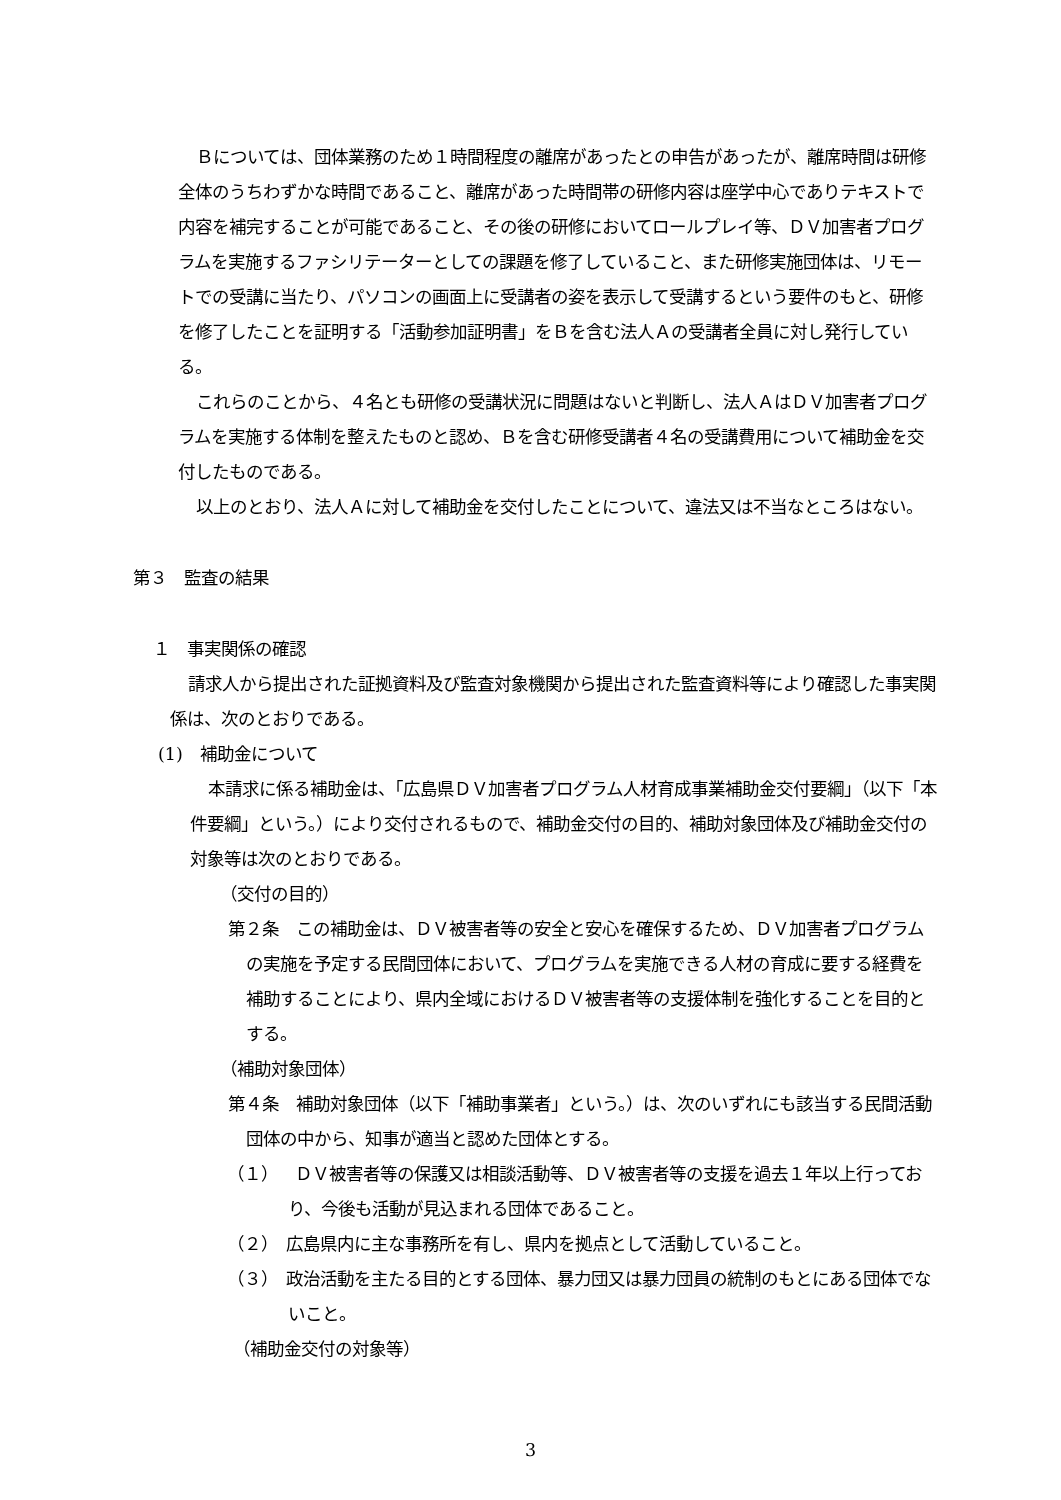Ｂについては、団体業務のため１時間程度の離席があったとの申告があったが、離席時間は研修全体のうちわずかな時間であること、離席があった時間帯の研修内容は座学中心でありテキストで内容を補完することが可能であること、その後の研修においてロールプレイ等、ＤＶ加害者プログラムを実施するファシリテーターとしての課題を修了していること、また研修実施団体は、リモートでの受講に当たり、パソコンの画面上に受講者の姿を表示して受講するという要件のもと、研修を修了したことを証明する「活動参加証明書」をＢを含む法人Ａの受講者全員に対し発行している。
これらのことから、４名とも研修の受講状況に問題はないと判断し、法人ＡはＤＶ加害者プログラムを実施する体制を整えたものと認め、Ｂを含む研修受講者４名の受講費用について補助金を交付したものである。
以上のとおり、法人Ａに対して補助金を交付したことについて、違法又は不当なところはない。
第３　監査の結果
１　事実関係の確認
請求人から提出された証拠資料及び監査対象機関から提出された監査資料等により確認した事実関係は、次のとおりである。
(1)　補助金について
本請求に係る補助金は、「広島県ＤＶ加害者プログラム人材育成事業補助金交付要綱」（以下「本件要綱」という。）により交付されるもので、補助金交付の目的、補助対象団体及び補助金交付の対象等は次のとおりである。
（交付の目的）
第２条　この補助金は、ＤＶ被害者等の安全と安心を確保するため、ＤＶ加害者プログラムの実施を予定する民間団体において、プログラムを実施できる人材の育成に要する経費を補助することにより、県内全域におけるＤＶ被害者等の支援体制を強化することを目的とする。
（補助対象団体）
第４条　補助対象団体（以下「補助事業者」という。）は、次のいずれにも該当する民間活動団体の中から、知事が適当と認めた団体とする。
（１）　ＤＶ被害者等の保護又は相談活動等、ＤＶ被害者等の支援を過去１年以上行っており、今後も活動が見込まれる団体であること。
（２）　広島県内に主な事務所を有し、県内を拠点として活動していること。
（３）　政治活動を主たる目的とする団体、暴力団又は暴力団員の統制のもとにある団体でないこと。
（補助金交付の対象等）
3